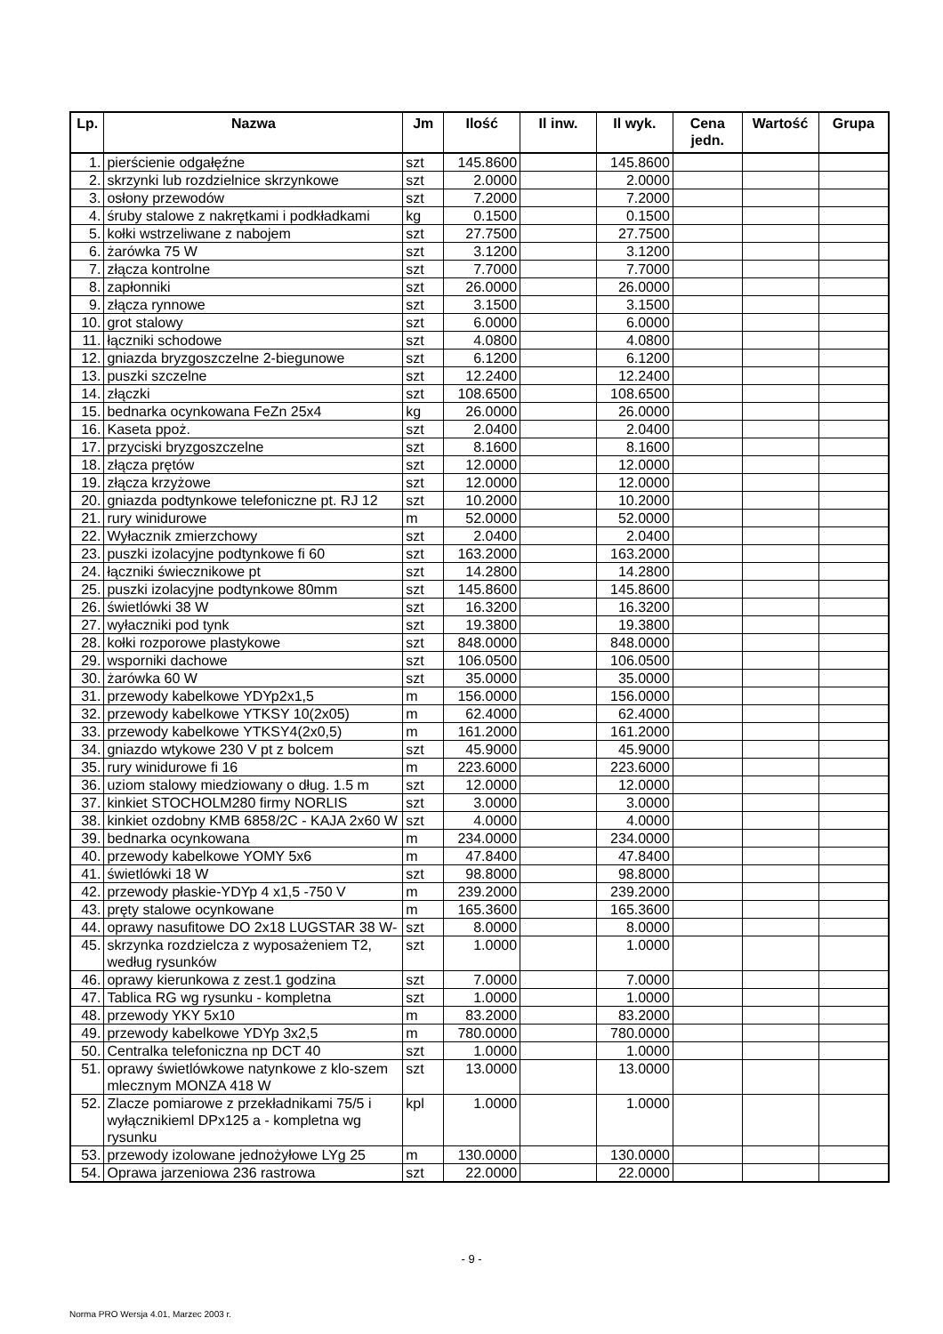| Lp. | Nazwa | Jm | Ilość | Il inw. | Il wyk. | Cena jedn. | Wartość | Grupa |
| --- | --- | --- | --- | --- | --- | --- | --- | --- |
| 1. | pierścienie odgałęźne | szt | 145.8600 | | 145.8600 | | | |
| 2. | skrzynki lub rozdzielnice skrzynkowe | szt | 2.0000 | | 2.0000 | | | |
| 3. | osłony przewodów | szt | 7.2000 | | 7.2000 | | | |
| 4. | śruby stalowe z nakrętkami i podkładkami | kg | 0.1500 | | 0.1500 | | | |
| 5. | kołki wstrzeliwane z nabojem | szt | 27.7500 | | 27.7500 | | | |
| 6. | żarówka 75 W | szt | 3.1200 | | 3.1200 | | | |
| 7. | złącza kontrolne | szt | 7.7000 | | 7.7000 | | | |
| 8. | zapłonniki | szt | 26.0000 | | 26.0000 | | | |
| 9. | złącza rynnowe | szt | 3.1500 | | 3.1500 | | | |
| 10. | grot stalowy | szt | 6.0000 | | 6.0000 | | | |
| 11. | łączniki schodowe | szt | 4.0800 | | 4.0800 | | | |
| 12. | gniazda bryzgoszczelne 2-biegunowe | szt | 6.1200 | | 6.1200 | | | |
| 13. | puszki szczelne | szt | 12.2400 | | 12.2400 | | | |
| 14. | złączki | szt | 108.6500 | | 108.6500 | | | |
| 15. | bednarka ocynkowana FeZn 25x4 | kg | 26.0000 | | 26.0000 | | | |
| 16. | Kaseta ppoż. | szt | 2.0400 | | 2.0400 | | | |
| 17. | przyciski bryzgoszczelne | szt | 8.1600 | | 8.1600 | | | |
| 18. | złącza prętów | szt | 12.0000 | | 12.0000 | | | |
| 19. | złącza krzyżowe | szt | 12.0000 | | 12.0000 | | | |
| 20. | gniazda podtynkowe telefoniczne pt. RJ 12 | szt | 10.2000 | | 10.2000 | | | |
| 21. | rury winidurowe | m | 52.0000 | | 52.0000 | | | |
| 22. | Wyłacznik zmierzchowy | szt | 2.0400 | | 2.0400 | | | |
| 23. | puszki izolacyjne podtynkowe fi 60 | szt | 163.2000 | | 163.2000 | | | |
| 24. | łączniki świecznikowe pt | szt | 14.2800 | | 14.2800 | | | |
| 25. | puszki izolacyjne podtynkowe 80mm | szt | 145.8600 | | 145.8600 | | | |
| 26. | świetlówki 38 W | szt | 16.3200 | | 16.3200 | | | |
| 27. | wyłaczniki pod tynk | szt | 19.3800 | | 19.3800 | | | |
| 28. | kołki rozporowe plastykowe | szt | 848.0000 | | 848.0000 | | | |
| 29. | wsporniki dachowe | szt | 106.0500 | | 106.0500 | | | |
| 30. | żarówka 60 W | szt | 35.0000 | | 35.0000 | | | |
| 31. | przewody kabelkowe YDYp2x1,5 | m | 156.0000 | | 156.0000 | | | |
| 32. | przewody kabelkowe YTKSY 10(2x05) | m | 62.4000 | | 62.4000 | | | |
| 33. | przewody kabelkowe YTKSY4(2x0,5) | m | 161.2000 | | 161.2000 | | | |
| 34. | gniazdo wtykowe 230 V pt z bolcem | szt | 45.9000 | | 45.9000 | | | |
| 35. | rury winidurowe fi 16 | m | 223.6000 | | 223.6000 | | | |
| 36. | uziom stalowy miedziowany o dług. 1.5 m | szt | 12.0000 | | 12.0000 | | | |
| 37. | kinkiet STOCHOLM280 firmy NORLIS | szt | 3.0000 | | 3.0000 | | | |
| 38. | kinkiet ozdobny KMB 6858/2C - KAJA 2x60 W | szt | 4.0000 | | 4.0000 | | | |
| 39. | bednarka ocynkowana | m | 234.0000 | | 234.0000 | | | |
| 40. | przewody kabelkowe YOMY 5x6 | m | 47.8400 | | 47.8400 | | | |
| 41. | świetlówki 18 W | szt | 98.8000 | | 98.8000 | | | |
| 42. | przewody płaskie-YDYp 4 x1,5 -750 V | m | 239.2000 | | 239.2000 | | | |
| 43. | pręty stalowe ocynkowane | m | 165.3600 | | 165.3600 | | | |
| 44. | oprawy nasufitowe DO 2x18 LUGSTAR 38 W- | szt | 8.0000 | | 8.0000 | | | |
| 45. | skrzynka rozdzielcza z wyposażeniem T2, według rysunków | szt | 1.0000 | | 1.0000 | | | |
| 46. | oprawy kierunkowa z zest.1 godzina | szt | 7.0000 | | 7.0000 | | | |
| 47. | Tablica RG wg rysunku - kompletna | szt | 1.0000 | | 1.0000 | | | |
| 48. | przewody YKY 5x10 | m | 83.2000 | | 83.2000 | | | |
| 49. | przewody kabelkowe YDYp 3x2,5 | m | 780.0000 | | 780.0000 | | | |
| 50. | Centralka telefoniczna np DCT 40 | szt | 1.0000 | | 1.0000 | | | |
| 51. | oprawy świetlówkowe natynkowe z klo-szem mlecznym MONZA 418 W | szt | 13.0000 | | 13.0000 | | | |
| 52. | Zlacze pomiarowe z przekładnikami 75/5 i wyłącznikieml DPx125 a - kompletna wg rysunku | kpl | 1.0000 | | 1.0000 | | | |
| 53. | przewody izolowane jednożyłowe LYg 25 | m | 130.0000 | | 130.0000 | | | |
| 54. | Oprawa jarzeniowa 236 rastrowa | szt | 22.0000 | | 22.0000 | | | |
- 9 -
Norma PRO Wersja 4.01, Marzec 2003 r.